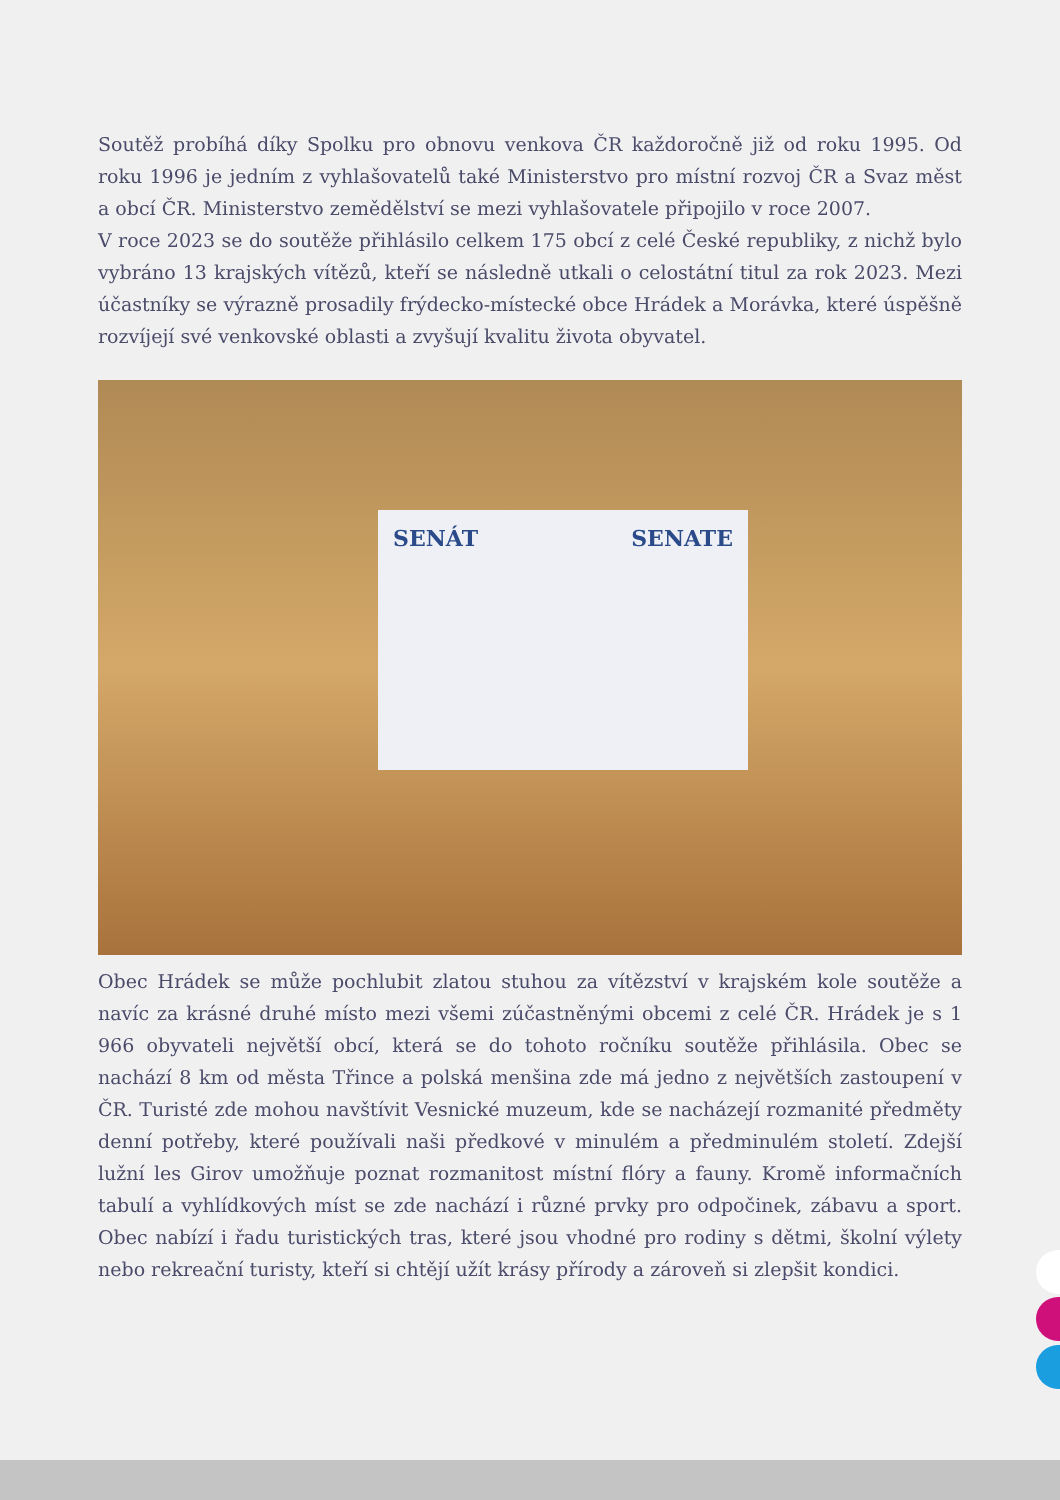Soutěž probíhá díky Spolku pro obnovu venkova ČR každoročně již od roku 1995. Od roku 1996 je jedním z vyhlašovatelů také Ministerstvo pro místní rozvoj ČR a Svaz měst a obcí ČR. Ministerstvo zemědělství se mezi vyhlašovatele připojilo v roce 2007.
V roce 2023 se do soutěže přihlásilo celkem 175 obcí z celé České republiky, z nichž bylo vybráno 13 krajských vítězů, kteří se následně utkali o celostátní titul za rok 2023. Mezi účastníky se výrazně prosadily frýdecko-místecké obce Hrádek a Morávka, které úspěšně rozvíjejí své venkovské oblasti a zvyšují kvalitu života obyvatel.
SENÁT SENATE
Obec Hrádek se může pochlubit zlatou stuhou za vítězství v krajském kole soutěže a navíc za krásné druhé místo mezi všemi zúčastněnými obcemi z celé ČR. Hrádek je s 1 966 obyvateli největší obcí, která se do tohoto ročníku soutěže přihlásila. Obec se nachází 8 km od města Třince a polská menšina zde má jedno z největších zastoupení v ČR. Turisté zde mohou navštívit Vesnické muzeum, kde se nacházejí rozmanité předměty denní potřeby, které používali naši předkové v minulém a předminulém století. Zdejší lužní les Girov umožňuje poznat rozmanitost místní flóry a fauny. Kromě informačních tabulí a vyhlídkových míst se zde nachází i různé prvky pro odpočinek, zábavu a sport. Obec nabízí i řadu turistických tras, které jsou vhodné pro rodiny s dětmi, školní výlety nebo rekreační turisty, kteří si chtějí užít krásy přírody a zároveň si zlepšit kondici.